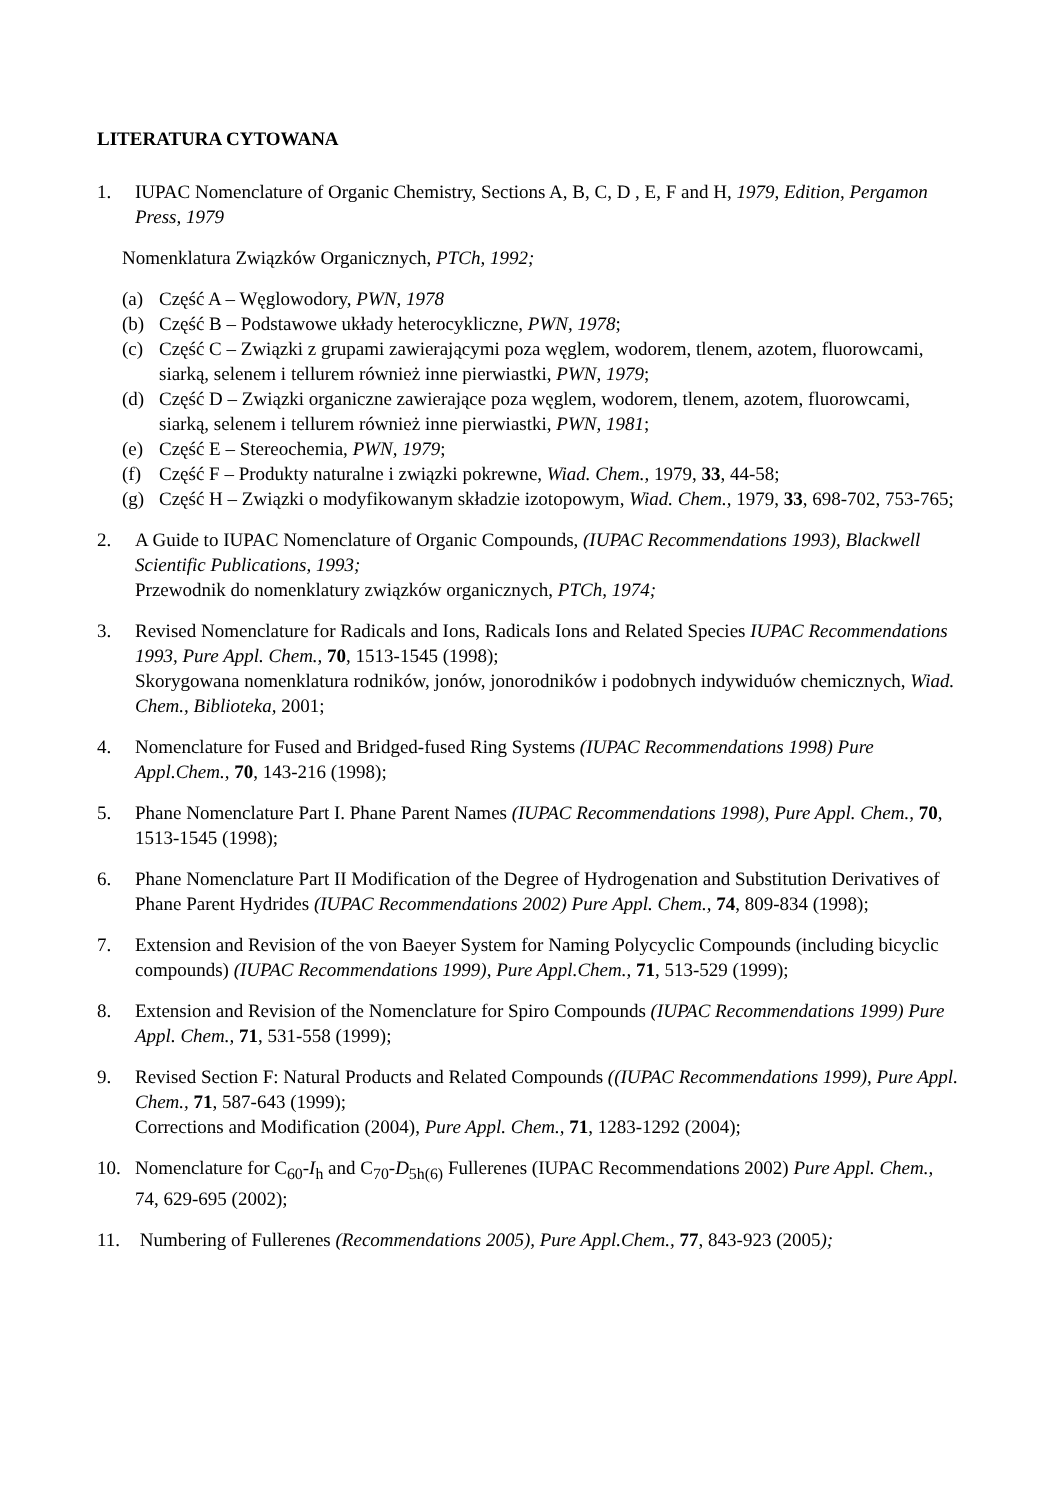LITERATURA CYTOWANA
1. IUPAC Nomenclature of Organic Chemistry, Sections A, B, C, D , E, F and H, 1979, Edition, Pergamon Press, 1979
Nomenklatura Związków Organicznych, PTCh, 1992;
(a) Część A – Węglowodory, PWN, 1978
(b) Część B – Podstawowe układy heterocykliczne, PWN, 1978;
(c) Część C – Związki z grupami zawierającymi poza węglem, wodorem, tlenem, azotem, fluorowcami, siarką, selenem i tellurem również inne pierwiastki, PWN, 1979;
(d) Część D – Związki organiczne zawierające poza węglem, wodorem, tlenem, azotem, fluorowcami, siarką, selenem i tellurem również inne pierwiastki, PWN, 1981;
(e) Część E – Stereochemia, PWN, 1979;
(f) Część F – Produkty naturalne i związki pokrewne, Wiad. Chem., 1979, 33, 44-58;
(g) Część H – Związki o modyfikowanym składzie izotopowym, Wiad. Chem., 1979, 33, 698-702, 753-765;
2. A Guide to IUPAC Nomenclature of Organic Compounds, (IUPAC Recommendations 1993), Blackwell Scientific Publications, 1993;
Przewodnik do nomenklatury związków organicznych, PTCh, 1974;
3. Revised Nomenclature for Radicals and Ions, Radicals Ions and Related Species IUPAC Recommendations 1993, Pure Appl. Chem., 70, 1513-1545 (1998);
Skorygowana nomenklatura rodników, jonów, jonorodników i podobnych indywiduów chemicznych, Wiad. Chem., Biblioteka, 2001;
4. Nomenclature for Fused and Bridged-fused Ring Systems (IUPAC Recommendations 1998) Pure Appl.Chem., 70, 143-216 (1998);
5. Phane Nomenclature Part I. Phane Parent Names (IUPAC Recommendations 1998), Pure Appl. Chem., 70, 1513-1545 (1998);
6. Phane Nomenclature Part II Modification of the Degree of Hydrogenation and Substitution Derivatives of Phane Parent Hydrides (IUPAC Recommendations 2002) Pure Appl. Chem., 74, 809-834 (1998);
7. Extension and Revision of the von Baeyer System for Naming Polycyclic Compounds (including bicyclic compounds) (IUPAC Recommendations 1999), Pure Appl.Chem., 71, 513-529 (1999);
8. Extension and Revision of the Nomenclature for Spiro Compounds (IUPAC Recommendations 1999) Pure Appl. Chem., 71, 531-558 (1999);
9. Revised Section F: Natural Products and Related Compounds ((IUPAC Recommendations 1999), Pure Appl. Chem., 71, 587-643 (1999);
Corrections and Modification (2004), Pure Appl. Chem., 71, 1283-1292 (2004);
10. Nomenclature for C<sub>60</sub>-I<sub>h</sub> and C<sub>70</sub>-D<sub>5h(6)</sub> Fullerenes (IUPAC Recommendations 2002) Pure Appl. Chem., 74, 629-695 (2002);
11. Numbering of Fullerenes (Recommendations 2005), Pure Appl.Chem., 77, 843-923 (2005);